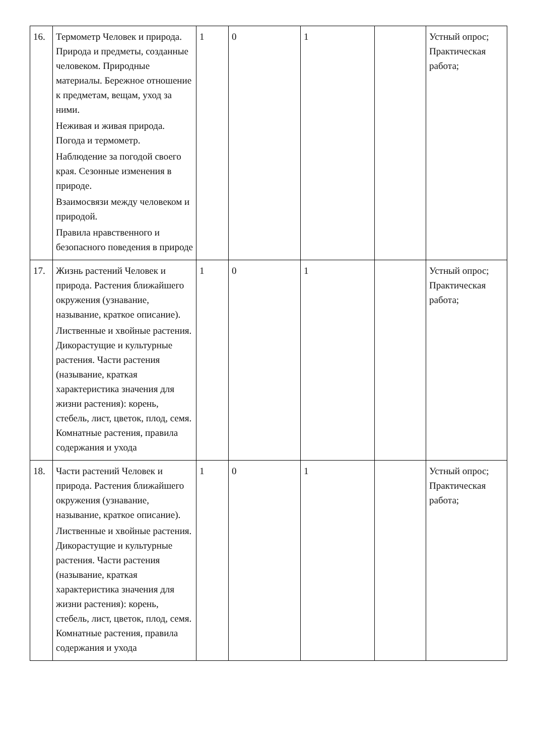| 16. | Термометр Человек и природа. Природа и предметы, созданные человеком. Природные материалы. Бережное отношение к предметам, вещам, уход за ними. Неживая и живая природа. Погода и термометр. Наблюдение за погодой своего края. Сезонные изменения в природе. Взаимосвязи между человеком и природой. Правила нравственного и безопасного поведения в природе | 1 | 0 | 1 | | Устный опрос; Практическая работа; |
| 17. | Жизнь растений Человек и природа. Растения ближайшего окружения (узнавание, называние, краткое описание). Лиственные и хвойные растения. Дикорастущие и культурные растения. Части растения (называние, краткая характеристика значения для жизни растения): корень, стебель, лист, цветок, плод, семя. Комнатные растения, правила содержания и ухода | 1 | 0 | 1 | | Устный опрос; Практическая работа; |
| 18. | Части растений Человек и природа. Растения ближайшего окружения (узнавание, называние, краткое описание). Лиственные и хвойные растения. Дикорастущие и культурные растения. Части растения (называние, краткая характеристика значения для жизни растения): корень, стебель, лист, цветок, плод, семя. Комнатные растения, правила содержания и ухода | 1 | 0 | 1 | | Устный опрос; Практическая работа; |